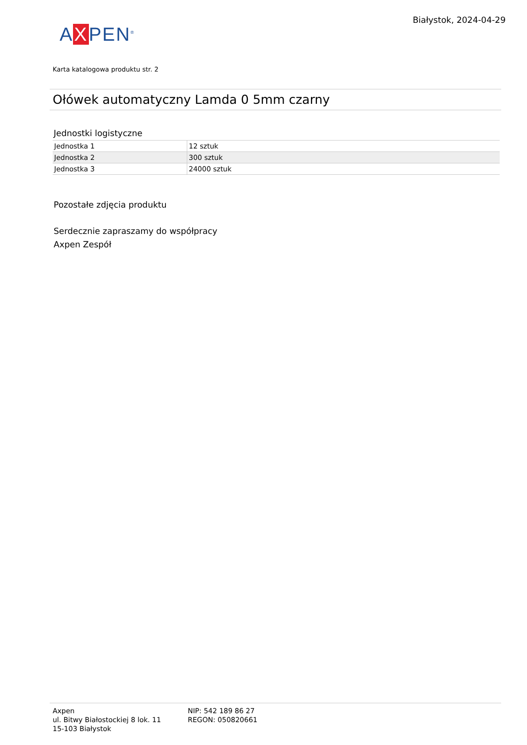AXPEN<sup>®</sup>
Białystok, 2024-04-29
Karta katalogowa produktu str. 2
Ołówek automatyczny Lamda 0 5mm czarny
Jednostki logistyczne
| Jednostka 1 | 12 sztuk |
| Jednostka 2 | 300 sztuk |
| Jednostka 3 | 24000 sztuk |
Pozostałe zdjęcia produktu
Serdecznie zapraszamy do współpracy
Axpen Zespół
Axpen
ul. Bitwy Białostockiej 8 lok. 11
15-103 Białystok
NIP: 542 189 86 27
REGON: 050820661